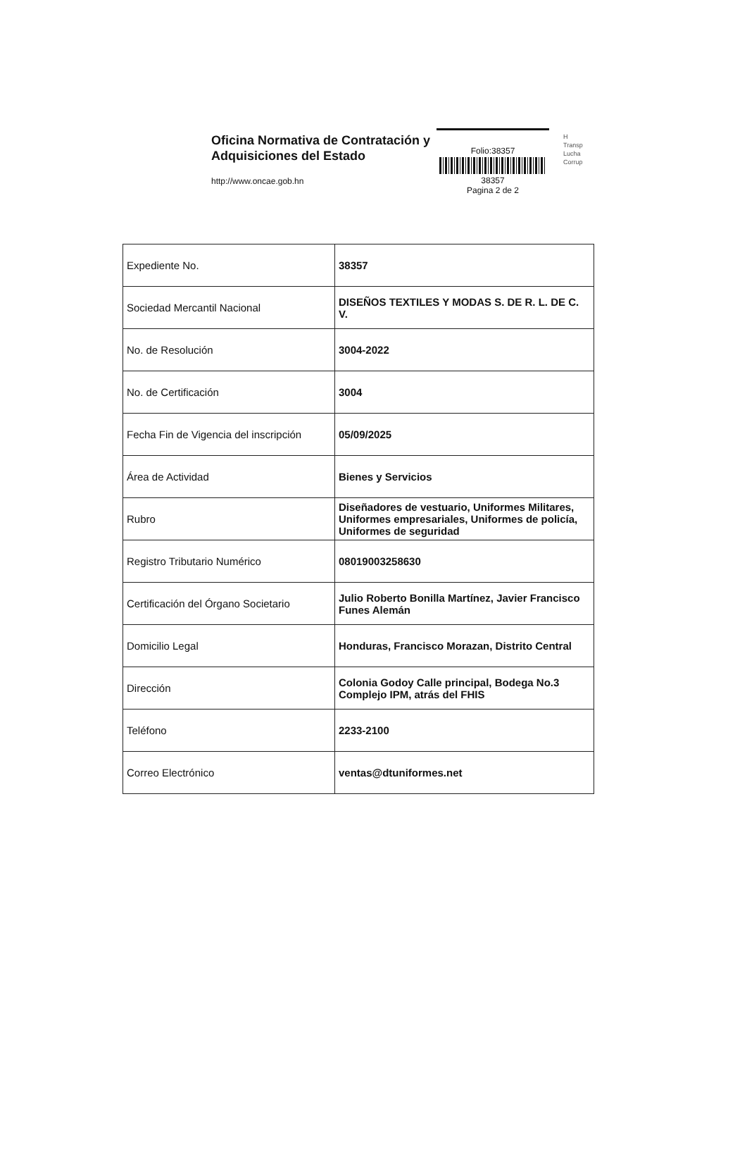Oficina Normativa de Contratación y Adquisiciones del Estado
http://www.oncae.gob.hn
Folio:38357
38357
Pagina 2 de 2
H
Transp
Lucha
Corrup
| Expediente No. | 38357 |
| Sociedad Mercantil Nacional | DISEÑOS TEXTILES Y MODAS S. DE R. L. DE C. V. |
| No. de Resolución | 3004-2022 |
| No. de Certificación | 3004 |
| Fecha Fin de Vigencia del inscripción | 05/09/2025 |
| Área de Actividad | Bienes y Servicios |
| Rubro | Diseñadores de vestuario, Uniformes Militares, Uniformes empresariales, Uniformes de policía, Uniformes de seguridad |
| Registro Tributario Numérico | 08019003258630 |
| Certificación del Órgano Societario | Julio Roberto Bonilla Martínez, Javier Francisco Funes Alemán |
| Domicilio Legal | Honduras, Francisco Morazan, Distrito Central |
| Dirección | Colonia Godoy Calle principal, Bodega No.3 Complejo IPM, atrás del FHIS |
| Teléfono | 2233-2100 |
| Correo Electrónico | ventas@dtuniformes.net |